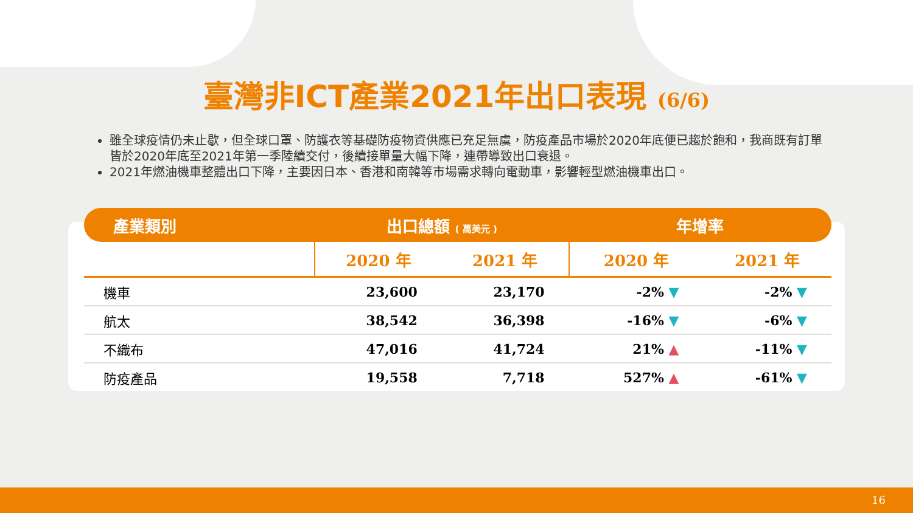臺灣非ICT產業2021年出口表現 (6/6)
雖全球疫情仍未止歇，但全球口罩、防護衣等基礎防疫物資供應已充足無虞，防疫產品市場於2020年底便已趨於飽和，我商既有訂單皆於2020年底至2021年第一季陸續交付，後續接單量大幅下降，連帶導致出口衰退。
2021年燃油機車整體出口下降，主要因日本、香港和南韓等市場需求轉向電動車，影響輕型燃油機車出口。
| 產業類別 | 出口總額 ( 萬美元 ) | | 年增率 | |
| --- | --- | --- | --- | --- |
| | 2020 年 | 2021 年 | 2020 年 | 2021 年 |
| 機車 | 23,600 | 23,170 | -2% ▼ | -2% ▼ |
| 航太 | 38,542 | 36,398 | -16% ▼ | -6% ▼ |
| 不織布 | 47,016 | 41,724 | 21% ▲ | -11% ▼ |
| 防疫產品 | 19,558 | 7,718 | 527% ▲ | -61% ▼ |
16